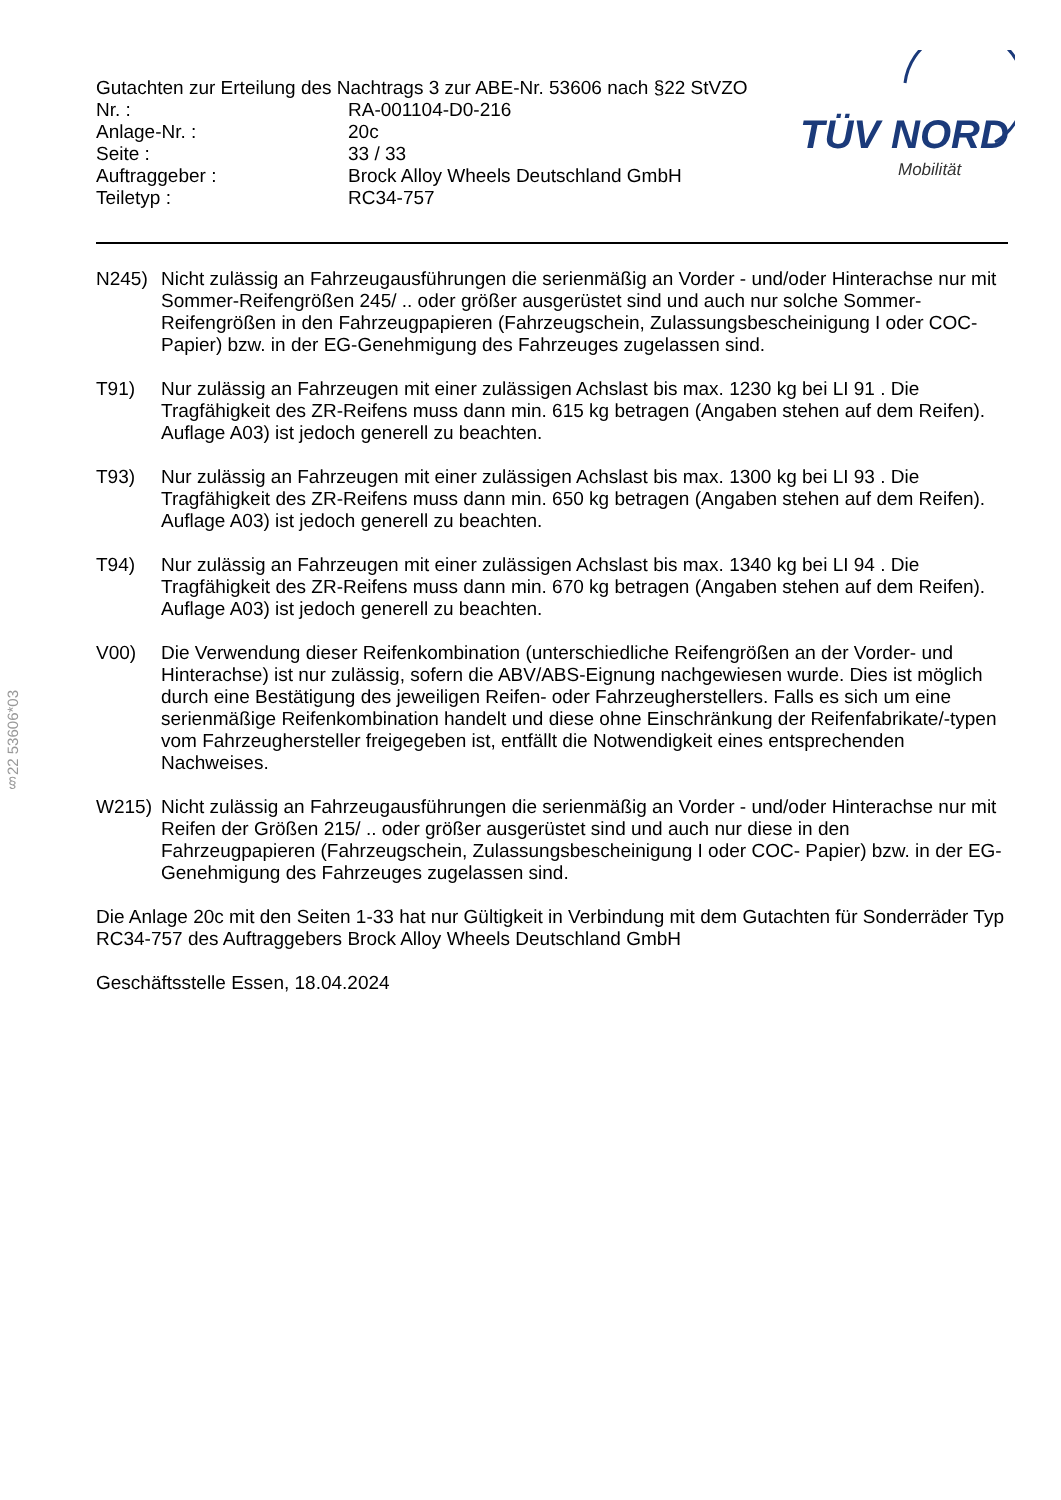Gutachten zur Erteilung des Nachtrags 3 zur ABE-Nr. 53606 nach §22 StVZO
Nr. : RA-001104-D0-216
Anlage-Nr. : 20c
Seite : 33 / 33
Auftraggeber : Brock Alloy Wheels Deutschland GmbH
Teiletyp : RC34-757
TÜV NORD
Mobilität
N245) Nicht zulässig an Fahrzeugausführungen die serienmäßig an Vorder - und/oder Hinterachse nur mit Sommer-Reifengrößen 245/ .. oder größer ausgerüstet sind und auch nur solche Sommer-Reifengrößen in den Fahrzeugpapieren (Fahrzeugschein, Zulassungsbescheinigung I oder COC- Papier) bzw. in der EG-Genehmigung des Fahrzeuges zugelassen sind.
T91) Nur zulässig an Fahrzeugen mit einer zulässigen Achslast bis max. 1230 kg bei LI 91 . Die Tragfähigkeit des ZR-Reifens muss dann min. 615 kg betragen (Angaben stehen auf dem Reifen). Auflage A03) ist jedoch generell zu beachten.
T93) Nur zulässig an Fahrzeugen mit einer zulässigen Achslast bis max. 1300 kg bei LI 93 . Die Tragfähigkeit des ZR-Reifens muss dann min. 650 kg betragen (Angaben stehen auf dem Reifen). Auflage A03) ist jedoch generell zu beachten.
T94) Nur zulässig an Fahrzeugen mit einer zulässigen Achslast bis max. 1340 kg bei LI 94 . Die Tragfähigkeit des ZR-Reifens muss dann min. 670 kg betragen (Angaben stehen auf dem Reifen). Auflage A03) ist jedoch generell zu beachten.
V00) Die Verwendung dieser Reifenkombination (unterschiedliche Reifengrößen an der Vorder- und Hinterachse) ist nur zulässig, sofern die ABV/ABS-Eignung nachgewiesen wurde. Dies ist möglich durch eine Bestätigung des jeweiligen Reifen- oder Fahrzeugherstellers. Falls es sich um eine serienmäßige Reifenkombination handelt und diese ohne Einschränkung der Reifenfabrikate/-typen vom Fahrzeughersteller freigegeben ist, entfällt die Notwendigkeit eines entsprechenden Nachweises.
W215) Nicht zulässig an Fahrzeugausführungen die serienmäßig an Vorder - und/oder Hinterachse nur mit Reifen der Größen 215/ .. oder größer ausgerüstet sind und auch nur diese in den Fahrzeugpapieren (Fahrzeugschein, Zulassungsbescheinigung I oder COC- Papier) bzw. in der EG-Genehmigung des Fahrzeuges zugelassen sind.
Die Anlage 20c mit den Seiten 1-33 hat nur Gültigkeit in Verbindung mit dem Gutachten für Sonderräder Typ RC34-757 des Auftraggebers Brock Alloy Wheels Deutschland GmbH
Geschäftsstelle Essen, 18.04.2024
§22 53606*03